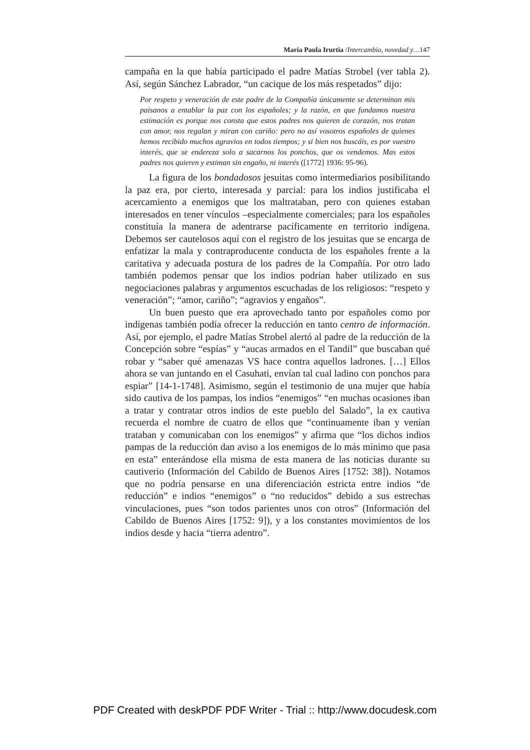María Paula Irurtia /Intercambio, novedad y…147
campaña en la que había participado el padre Matías Strobel (ver tabla 2). Así, según Sánchez Labrador, “un cacique de los más respetados” dijo:
Por respeto y veneración de este padre de la Compañía únicamente se determinan mis paisanos a entablar la paz con los españoles; y la razón, en que fundamos nuestra estimación es porque nos consta que estos padres nos quieren de corazón, nos tratan con amor, nos regalan y miran con cariño: pero no así vosotros españoles de quienes hemos recibido muchos agravios en todos tiempos; y si bien nos buscáis, es por vuestro interés, que se endereza solo a sacarnos los ponchos, que os vendemos. Mas estos padres nos quieren y estiman sin engaño, ni interés ([1772] 1936: 95-96).
La figura de los bondadosos jesuitas como intermediarios posibilitando la paz era, por cierto, interesada y parcial: para los indios justificaba el acercamiento a enemigos que los maltrataban, pero con quienes estaban interesados en tener vínculos –especialmente comerciales; para los españoles constituía la manera de adentrarse pacíficamente en territorio indígena. Debemos ser cautelosos aquí con el registro de los jesuitas que se encarga de enfatizar la mala y contraproducente conducta de los españoles frente a la caritativa y adecuada postura de los padres de la Compañía. Por otro lado también podemos pensar que los indios podrían haber utilizado en sus negociaciones palabras y argumentos escuchadas de los religiosos: “respeto y veneración”; “amor, cariño”; “agravios y engaños”.
Un buen puesto que era aprovechado tanto por españoles como por indígenas también podía ofrecer la reducción en tanto centro de información. Así, por ejemplo, el padre Matías Strobel alertó al padre de la reducción de la Concepción sobre “espías” y “aucas armados en el Tandil” que buscaban qué robar y “saber qué amenazas VS hace contra aquellos ladrones. […] Ellos ahora se van juntando en el Casuhati, envían tal cual ladino con ponchos para espiar” [14-1-1748]. Asimismo, según el testimonio de una mujer que había sido cautiva de los pampas, los indios “enemigos” “en muchas ocasiones iban a tratar y contratar otros indios de este pueblo del Salado”, la ex cautiva recuerda el nombre de cuatro de ellos que “continuamente iban y venían trataban y comunicaban con los enemigos” y afirma que “los dichos indios pampas de la reducción dan aviso a los enemigos de lo más mínimo que pasa en esta” enterándose ella misma de esta manera de las noticias durante su cautiverio (Información del Cabildo de Buenos Aires [1752: 38]). Notamos que no podría pensarse en una diferenciación estricta entre indios “de reducción” e indios “enemigos” o “no reducidos” debido a sus estrechas vinculaciones, pues “son todos parientes unos con otros” (Información del Cabildo de Buenos Aires [1752: 9]), y a los constantes movimientos de los indios desde y hacia “tierra adentro”.
PDF Created with deskPDF PDF Writer - Trial :: http://www.docudesk.com